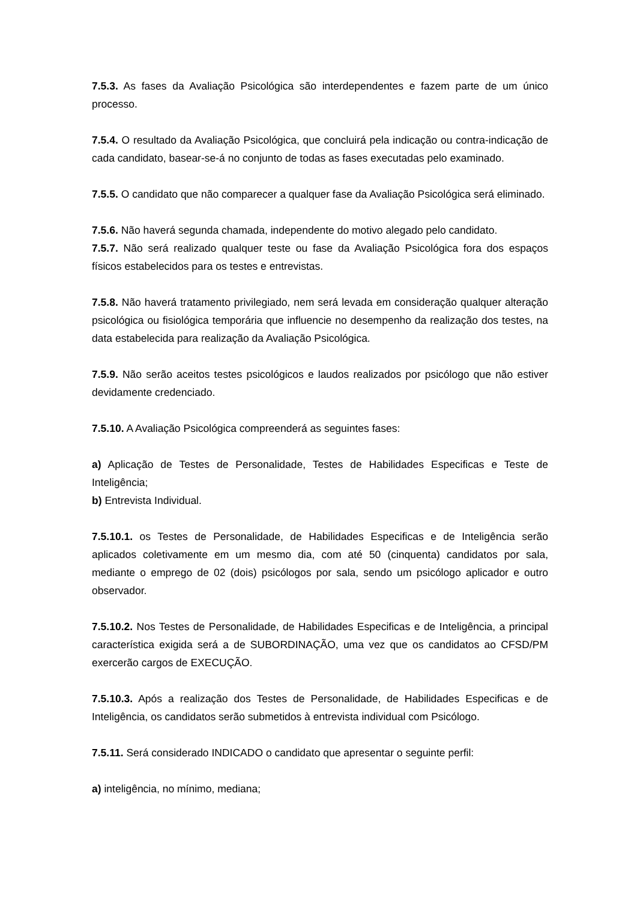7.5.3. As fases da Avaliação Psicológica são interdependentes e fazem parte de um único processo.
7.5.4. O resultado da Avaliação Psicológica, que concluirá pela indicação ou contra-indicação de cada candidato, basear-se-á no conjunto de todas as fases executadas pelo examinado.
7.5.5. O candidato que não comparecer a qualquer fase da Avaliação Psicológica será eliminado.
7.5.6. Não haverá segunda chamada, independente do motivo alegado pelo candidato.
7.5.7. Não será realizado qualquer teste ou fase da Avaliação Psicológica fora dos espaços físicos estabelecidos para os testes e entrevistas.
7.5.8. Não haverá tratamento privilegiado, nem será levada em consideração qualquer alteração psicológica ou fisiológica temporária que influencie no desempenho da realização dos testes, na data estabelecida para realização da Avaliação Psicológica.
7.5.9. Não serão aceitos testes psicológicos e laudos realizados por psicólogo que não estiver devidamente credenciado.
7.5.10. A Avaliação Psicológica compreenderá as seguintes fases:
a) Aplicação de Testes de Personalidade, Testes de Habilidades Especificas e Teste de Inteligência;
b) Entrevista Individual.
7.5.10.1. os Testes de Personalidade, de Habilidades Especificas e de Inteligência serão aplicados coletivamente em um mesmo dia, com até 50 (cinquenta) candidatos por sala, mediante o emprego de 02 (dois) psicólogos por sala, sendo um psicólogo aplicador e outro observador.
7.5.10.2. Nos Testes de Personalidade, de Habilidades Especificas e de Inteligência, a principal característica exigida será a de SUBORDINAÇÃO, uma vez que os candidatos ao CFSD/PM exercerão cargos de EXECUÇÃO.
7.5.10.3. Após a realização dos Testes de Personalidade, de Habilidades Especificas e de Inteligência, os candidatos serão submetidos à entrevista individual com Psicólogo.
7.5.11. Será considerado INDICADO o candidato que apresentar o seguinte perfil:
a) inteligência, no mínimo, mediana;